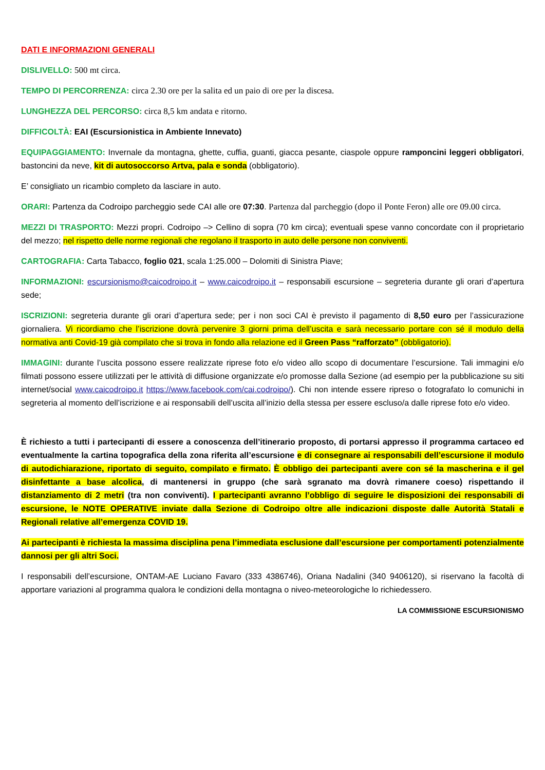DATI E INFORMAZIONI GENERALI
DISLIVELLO: 500 mt circa.
TEMPO DI PERCORRENZA: circa 2.30 ore per la salita ed un paio di ore per la discesa.
LUNGHEZZA DEL PERCORSO: circa 8,5 km andata e ritorno.
DIFFICOLTÀ: EAI (Escursionistica in Ambiente Innevato)
EQUIPAGGIAMENTO: Invernale da montagna, ghette, cuffia, guanti, giacca pesante, ciaspole oppure ramponcini leggeri obbligatori, bastoncini da neve, kit di autosoccorso Artva, pala e sonda (obbligatorio).
E’ consigliato un ricambio completo da lasciare in auto.
ORARI: Partenza da Codroipo parcheggio sede CAI alle ore 07:30. Partenza dal parcheggio (dopo il Ponte Feron) alle ore 09.00 circa.
MEZZI DI TRASPORTO: Mezzi propri. Codroipo –> Cellino di sopra (70 km circa); eventuali spese vanno concordate con il proprietario del mezzo; nel rispetto delle norme regionali che regolano il trasporto in auto delle persone non conviventi.
CARTOGRAFIA: Carta Tabacco, foglio 021, scala 1:25.000 – Dolomiti di Sinistra Piave;
INFORMAZIONI: escursionismo@caicodroipo.it – www.caicodroipo.it – responsabili escursione – segreteria durante gli orari d’apertura sede;
ISCRIZIONI: segreteria durante gli orari d’apertura sede; per i non soci CAI è previsto il pagamento di 8,50 euro per l’assicurazione giornaliera. Vi ricordiamo che l’iscrizione dovrà pervenire 3 giorni prima dell’uscita e sarà necessario portare con sé il modulo della normativa anti Covid-19 già compilato che si trova in fondo alla relazione ed il Green Pass “rafforzato” (obbligatorio).
IMMAGINI: durante l’uscita possono essere realizzate riprese foto e/o video allo scopo di documentare l’escursione. Tali immagini e/o filmati possono essere utilizzati per le attività di diffusione organizzate e/o promosse dalla Sezione (ad esempio per la pubblicazione su siti internet/social www.caicodroipo.it https://www.facebook.com/cai.codroipo/). Chi non intende essere ripreso o fotografato lo comunichi in segreteria al momento dell’iscrizione e ai responsabili dell’uscita all’inizio della stessa per essere escluso/a dalle riprese foto e/o video.
È richiesto a tutti i partecipanti di essere a conoscenza dell’itinerario proposto, di portarsi appresso il programma cartaceo ed eventualmente la cartina topografica della zona riferita all’escursione e di consegnare ai responsabili dell’escursione il modulo di autodichiarazione, riportato di seguito, compilato e firmato. È obbligo dei partecipanti avere con sé la mascherina e il gel disinfettante a base alcolica, di mantenersi in gruppo (che sarà sgranato ma dovrà rimanere coeso) rispettando il distanziamento di 2 metri (tra non conviventi). I partecipanti avranno l’obbligo di seguire le disposizioni dei responsabili di escursione, le NOTE OPERATIVE inviate dalla Sezione di Codroipo oltre alle indicazioni disposte dalle Autorità Statali e Regionali relative all’emergenza COVID 19.
Ai partecipanti è richiesta la massima disciplina pena l’immediata esclusione dall’escursione per comportamenti potenzialmente dannosi per gli altri Soci.
I responsabili dell’escursione, ONTAM-AE Luciano Favaro (333 4386746), Oriana Nadalini (340 9406120), si riservano la facoltà di apportare variazioni al programma qualora le condizioni della montagna o niveo-meteorologiche lo richiedessero.
LA COMMISSIONE ESCURSIONISMO